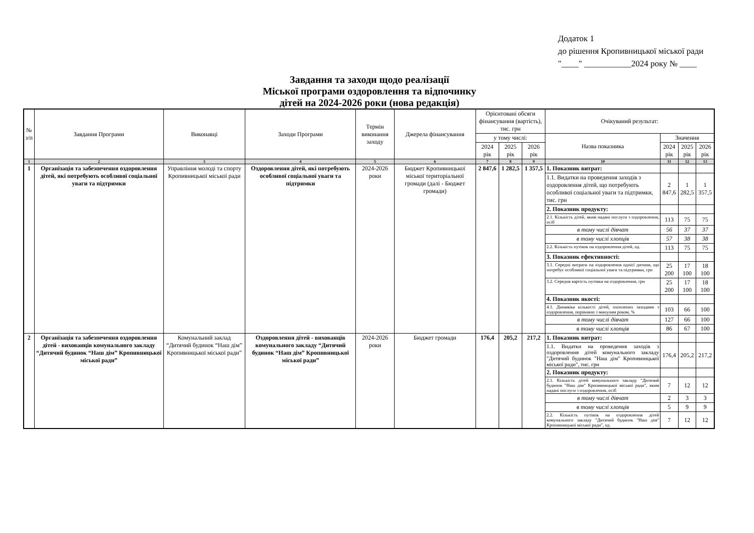Додаток 1
до рішення Кропивницької міської ради
"____" ___________2024 року № ____
Завдання та заходи щодо реалізації
Міської програми оздоровлення та відпочинку
дітей на 2024-2026 роки (нова редакція)
| № з/п | Завдання Програми | Виконавці | Заходи Програми | Термін виконання заходу | Джерела фінансування | Орієнтовані обсяги фінансування (вартість), тис. грн | | | Очікуваний результат: | | | |
| --- | --- | --- | --- | --- | --- | --- | --- | --- | --- | --- | --- | --- |
| | | | | | | у тому числі: | | | Назва показника | Значення | | |
| | | | | | | 2024 рік | 2025 рік | 2026 рік | | 2024 рік | 2025 рік | 2026 рік |
| 1 | 2 | 3 | 4 | 5 | 6 | 7 | 8 | 9 | 10 | 11 | 12 | 13 |
| 1 | Організація та забезпечення оздоровлення дітей, які потребують особливої соціальної уваги та підтримки | Управління молоді та спорту Кропивницької міської ради | Оздоровлення дітей, які потребують особливої соціальної уваги та підтримки | 2024-2026 роки | Бюджет Кропивницької міської територіальної громади (далі - Бюджет громади) | 2 847,6 | 1 282,5 | 1 357,5 | 1. Показник витрат: | | | |
| | | | | | | | | | 1.1. Видатки на проведення заходів з оздоровлення дітей, що потребують особливої соціальної уваги та підтримки, тис. грн | 2 847,6 | 1 282,5 | 1 357,5 |
| | | | | | | | | | 2. Показник продукту: | | | |
| | | | | | | | | | 2.1. Кількість дітей, яким надані послуги з оздоровлення, осіб | 113 | 75 | 75 |
| | | | | | | | | | в тому числі дівчат | 56 | 37 | 37 |
| | | | | | | | | | в тому числі хлопців | 57 | 38 | 38 |
| | | | | | | | | | 2.2. Кількість путівок на оздоровлення дітей, од. | 113 | 75 | 75 |
| | | | | | | | | | 3. Показник ефективності: | | | |
| | | | | | | | | | 3.1. Середні витрати на оздоровлення однієї дитини, що потребує особливої соціальної уваги та підтримки, грн | 25 200 | 17 100 | 18 100 |
| | | | | | | | | | 3.2. Середня вартість путівки на оздоровлення, грн | 25 200 | 17 100 | 18 100 |
| | | | | | | | | | 4. Показник якості: | | | |
| | | | | | | | | | 4.1. Динаміка кількості дітей, охоплених заходами з оздоровлення, порівняно з минулим роком, % | 103 | 66 | 100 |
| | | | | | | | | | в тому числі дівчат | 127 | 66 | 100 |
| | | | | | | | | | в тому числі хлопців | 86 | 67 | 100 |
| 2 | Організація та забезпечення оздоровлення дітей - вихованців комунального закладу “Дитячий будинок “Наш дім” Кропивницької міської ради” | Комунальний заклад “Дитячий будинок “Наш дім” Кропивницької міської ради” | Оздоровлення дітей - вихованців комунального закладу “Дитячий будинок “Наш дім” Кропивницької міської ради” | 2024-2026 роки | Бюджет громади | 176,4 | 205,2 | 217,2 | 1. Показник витрат: | | | |
| | | | | | | | | | 1.1. Видатки на проведення заходів з оздоровлення дітей комунального закладу "Дитячий будинок "Наш дім" Кропивницької міської ради", тис. грн | 176,4 | 205,2 | 217,2 |
| | | | | | | | | | 2. Показник продукту: | | | |
| | | | | | | | | | 2.1. Кількість дітей комунального закладу "Дитячий будинок "Наш дім" Кропивницької міської ради", яким надані послуги з оздоровлення, осіб | 7 | 12 | 12 |
| | | | | | | | | | в тому числі дівчат | 2 | 3 | 3 |
| | | | | | | | | | в тому числі хлопців | 5 | 9 | 9 |
| | | | | | | | | | 2.2. Кількість путівок на оздоровлення дітей комунального закладу "Дитячий будинок "Наш дім" Кропивницької міської ради", од. | 7 | 12 | 12 |